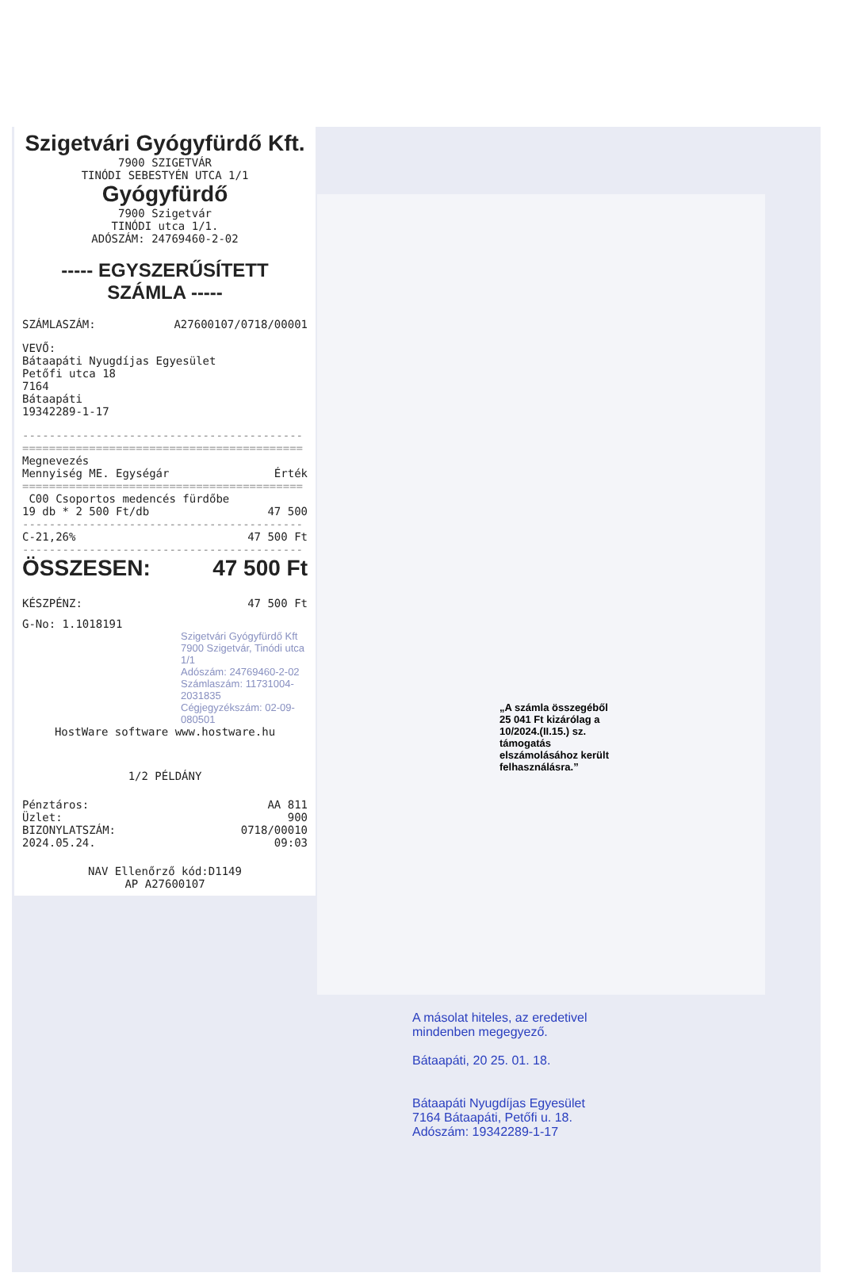Szigetvári Gyógyfürdő Kft.
7900 SZIGETVÁR
TINÓDI SEBESTYÉN UTCA 1/1
Gyógyfürdő
7900 Szigetvár
TINÓDI utca 1/1.
ADÓSZÁM: 24769460-2-02
----- EGYSZERŰSÍTETT SZÁMLA -----
SZÁMLASZÁM: A27600107/0718/00001
VEVŐ:
Bátaapáti Nyugdíjas Egyesület
Petőfi utca 18
7164
Bátaapáti
19342289-1-17
------------------------------------------
==========================================
Megnevezés
Mennyiség ME. Egységár Érték
==========================================
C00 Csoportos medencés fürdőbe
19 db * 2 500 Ft/db 47 500
------------------------------------------
C-21,26% 47 500 Ft
------------------------------------------
ÖSSZESEN: 47 500 Ft
KÉSZPÉNZ: 47 500 Ft
G-No: 1.1018191
Szigetvári Gyógyfürdő Kft
7900 Szigetvár, Tinódi utca 1/1
Adószám: 24769460-2-02
Számlaszám: 11731004-2031835
Cégjegyzékszám: 02-09-080501
HostWare software www.hostware.hu
1/2 PÉLDÁNY
Pénztáros: AA 811
Üzlet: 900
BIZONYLATSZÁM: 0718/00010
2024.05.24. 09:03
NAV Ellenőrző kód:D1149
AP A27600107
„A számla összegéből 25 041 Ft kizárólag a 10/2024.(II.15.) sz. támogatás elszámolásához került felhasználásra.”
A másolat hiteles, az eredetivel mindenben megegyező.
Bátaapáti, 20 25. 01. 18.
Bátaapáti Nyugdíjas Egyesület
7164 Bátaapáti, Petőfi u. 18.
Adószám: 19342289-1-17